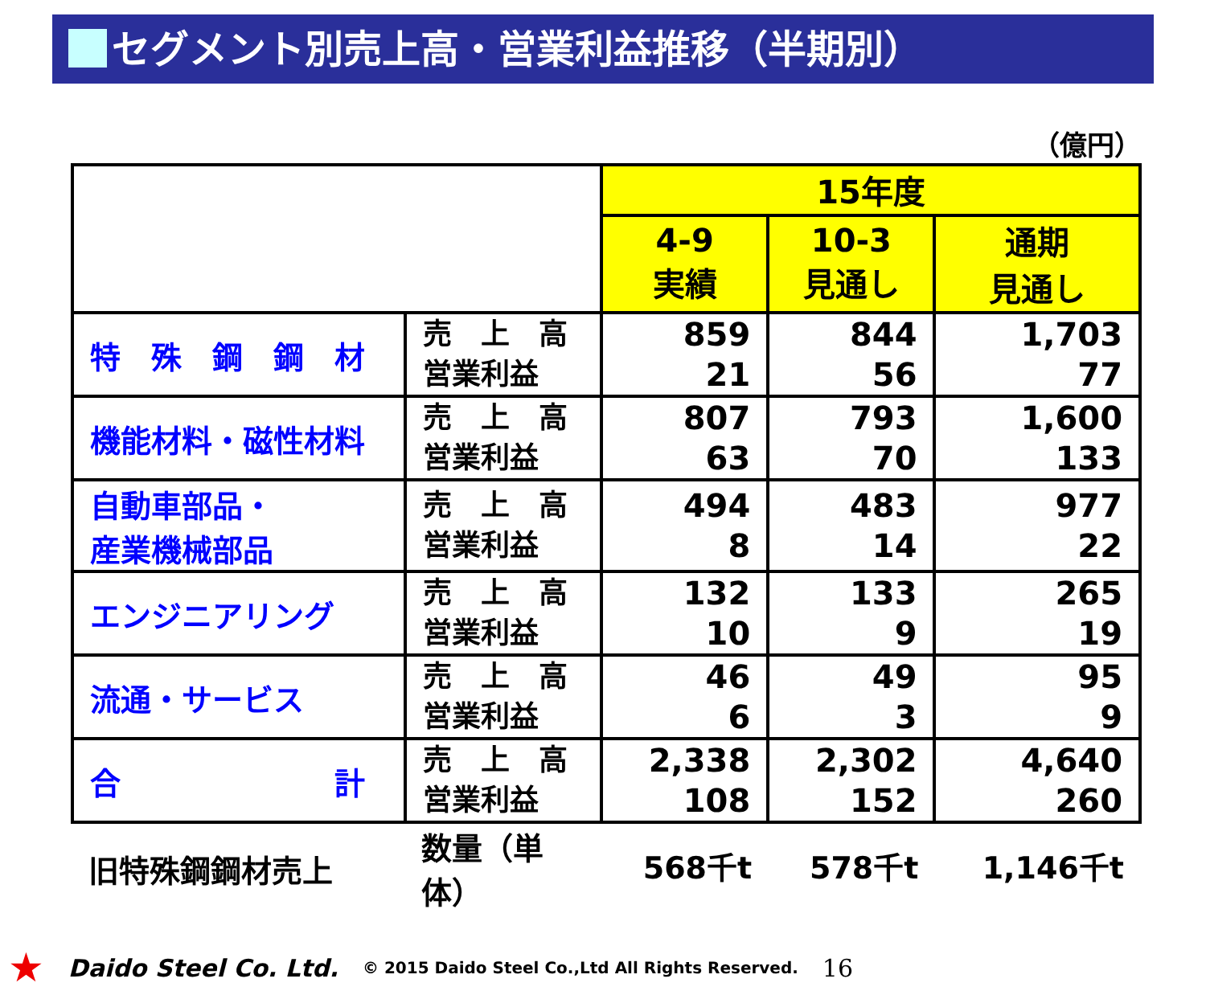セグメント別売上高・営業利益推移（半期別）
（億円）
| | | 15年度 | | |
| --- | --- | --- | --- | --- |
| | | 4-9 実績 | 10-3 見通し | 通期 見通し |
| 特 殊 鋼 鋼 材 | 売 上 高 営業利益 | 859 21 | 844 56 | 1,703 77 |
| 機能材料・磁性材料 | 売 上 高 営業利益 | 807 63 | 793 70 | 1,600 133 |
| 自動車部品・ 産業機械部品 | 売 上 高 営業利益 | 494 8 | 483 14 | 977 22 |
| エンジニアリング | 売 上 高 営業利益 | 132 10 | 133 9 | 265 19 |
| 流通・サービス | 売 上 高 営業利益 | 46 6 | 49 3 | 95 9 |
| 合 計 | 売 上 高 営業利益 | 2,338 108 | 2,302 152 | 4,640 260 |
| 旧特殊鋼鋼材売上 | 数量（単体） | 568千t | 578千t | 1,146千t |
★ Daido Steel Co. Ltd. © 2015 Daido Steel Co.,Ltd All Rights Reserved. 16